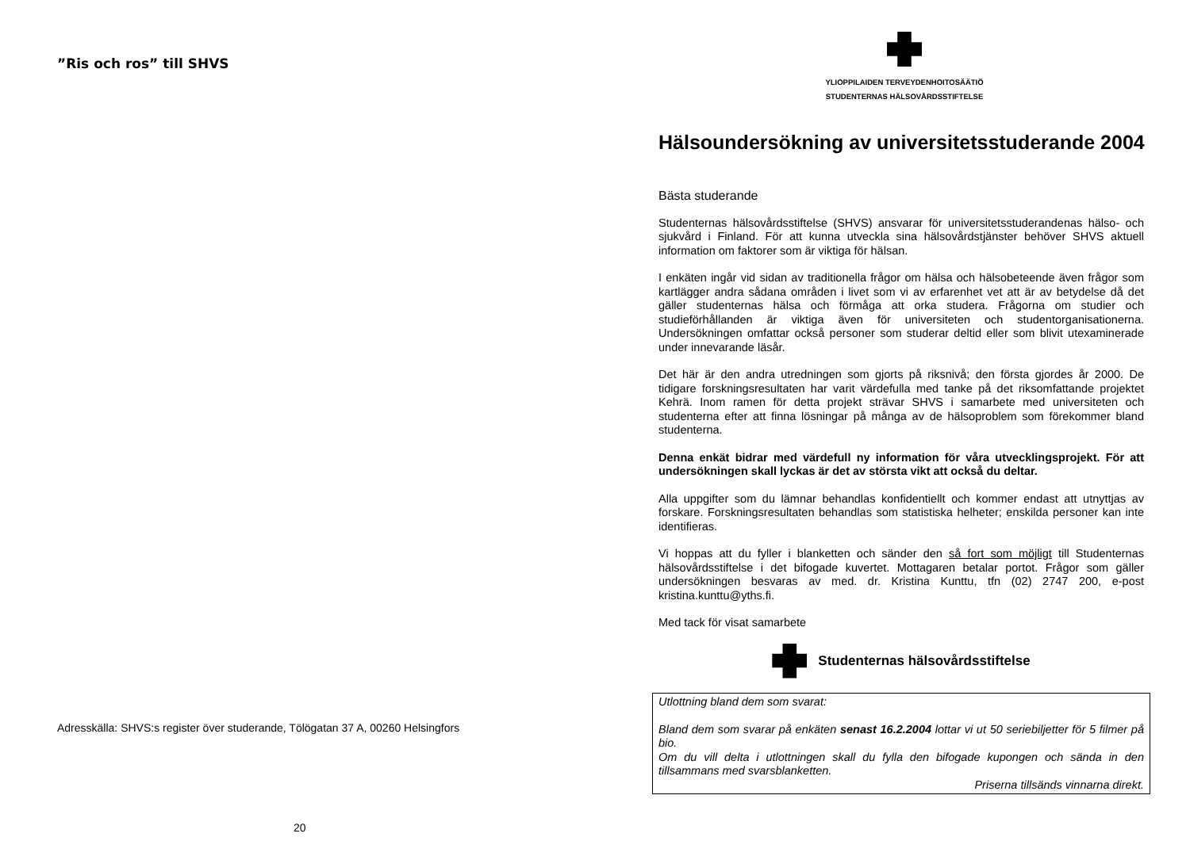”Ris och ros” till SHVS
Adresskälla: SHVS:s register över studerande, Tölögatan 37 A, 00260 Helsingfors
20
YLIOPPILAIDEN TERVEYDENHOITOSÄÄTIÖ
STUDENTERNAS HÄLSOVÅRDSSTIFTELSE
Hälsoundersökning av universitetsstuderande 2004
Bästa studerande
Studenternas hälsovårdsstiftelse (SHVS) ansvarar för universitetsstuderandenas hälso- och sjukvård i Finland. För att kunna utveckla sina hälsovårdstjänster behöver SHVS aktuell information om faktorer som är viktiga för hälsan.
I enkäten ingår vid sidan av traditionella frågor om hälsa och hälsobeteende även frågor som kartlägger andra sådana områden i livet som vi av erfarenhet vet att är av betydelse då det gäller studenternas hälsa och förmåga att orka studera. Frågorna om studier och studieförhållanden är viktiga även för universiteten och studentorganisationerna. Undersökningen omfattar också personer som studerar deltid eller som blivit utexaminerade under innevarande läsår.
Det här är den andra utredningen som gjorts på riksnivå; den första gjordes år 2000. De tidigare forskningsresultaten har varit värdefulla med tanke på det riksomfattande projektet Kehrä. Inom ramen för detta projekt strävar SHVS i samarbete med universiteten och studenterna efter att finna lösningar på många av de hälsoproblem som förekommer bland studenterna.
Denna enkät bidrar med värdefull ny information för våra utvecklingsprojekt. För att undersökningen skall lyckas är det av största vikt att också du deltar.
Alla uppgifter som du lämnar behandlas konfidentiellt och kommer endast att utnyttjas av forskare. Forskningsresultaten behandlas som statistiska helheter; enskilda personer kan inte identifieras.
Vi hoppas att du fyller i blanketten och sänder den så fort som möjligt till Studenternas hälsovårdsstiftelse i det bifogade kuvertet. Mottagaren betalar portot. Frågor som gäller undersökningen besvaras av med. dr. Kristina Kunttu, tfn (02) 2747 200, e-post kristina.kunttu@yths.fi.
Med tack för visat samarbete
Studenternas hälsovårdsstiftelse
Utlottning bland dem som svarat:
Bland dem som svarar på enkäten senast 16.2.2004 lottar vi ut 50 seriebiljetter för 5 filmer på bio.
Om du vill delta i utlottningen skall du fylla den bifogade kupongen och sända in den tillsammans med svarsblanketten.
Priserna tillsänds vinnarna direkt.